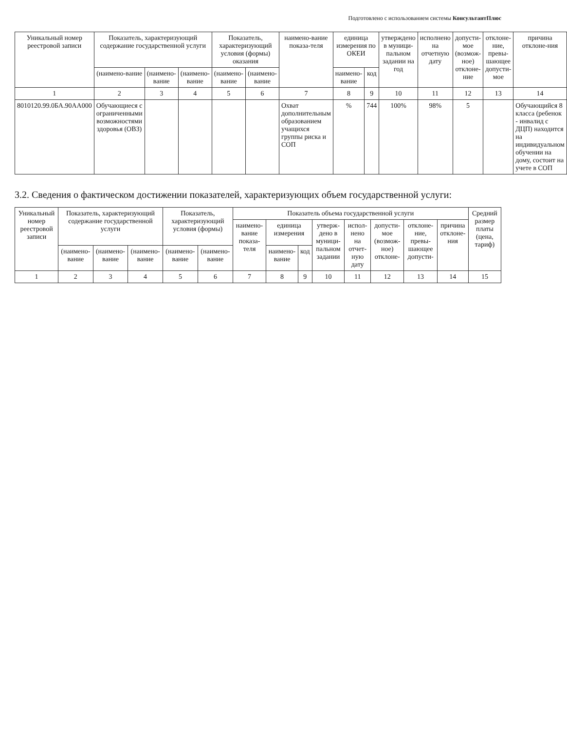Подготовлено с использованием системы КонсультантПлюс
| Уникальный номер реестровой записи | Показатель, характеризующий содержание государственной услуги | | | Показатель, характеризующий условия (формы) оказания | | наимено-вание показа-теля | единица измерения по ОКЕИ | | утверждено в муници-пальном задании на год | исполнено на отчетную дату | допусти-мое (возмож-ное) отклоне-ние | отклоне-ние, превы-шающее допусти-мое | причина отклоне-ния |
| --- | --- | --- | --- | --- | --- | --- | --- | --- | --- | --- | --- | --- | --- |
| | (наимено-вание | (наимено-вание | (наимено-вание | (наимено-вание | (наимено-вание | | наимено-вание | код | | | | | |
| 1 | 2 | 3 | 4 | 5 | 6 | 7 | 8 | 9 | 10 | 11 | 12 | 13 | 14 |
| 8010120.99.0БА.90АА000 | Обучающиеся с ограниченными возможностями здоровья (ОВЗ) | | | | | Охват дополнительным образованием учащихся группы риска и СОП | % | 744 | 100% | 98% | 5 | | Обучающийся 8 класса (ребенок - инвалид с ДЦП) находится на индивидуальном обучении на дому, состоит на учете в СОП |
3.2. Сведения о фактическом достижении показателей, характеризующих объем государственной услуги:
| Уникальный номер реестровой записи | Показатель, характеризующий содержание государственной услуги | | | Показатель, характеризующий условия (формы) | | Показатель объема государственной услуги | | | | | | | | Средний размер платы (цена, тариф) |
| --- | --- | --- | --- | --- | --- | --- | --- | --- | --- | --- | --- | --- | --- | --- |
| | | | | | | наимено-вание показа-теля | единица измерения | | утверж-дено в муници-пальном задании | испол-нено на отчет-ную дату | допусти-мое (возмож-ное) отклоне- | отклоне-ние, превы-шающее допусти- | причина отклоне-ния | |
| | (наимено-вание | (наимено-вание | (наимено-вание | (наимено-вание | (наимено-вание | | наимено-вание | код | | | | | | |
| 1 | 2 | 3 | 4 | 5 | 6 | 7 | 8 | 9 | 10 | 11 | 12 | 13 | 14 | 15 |